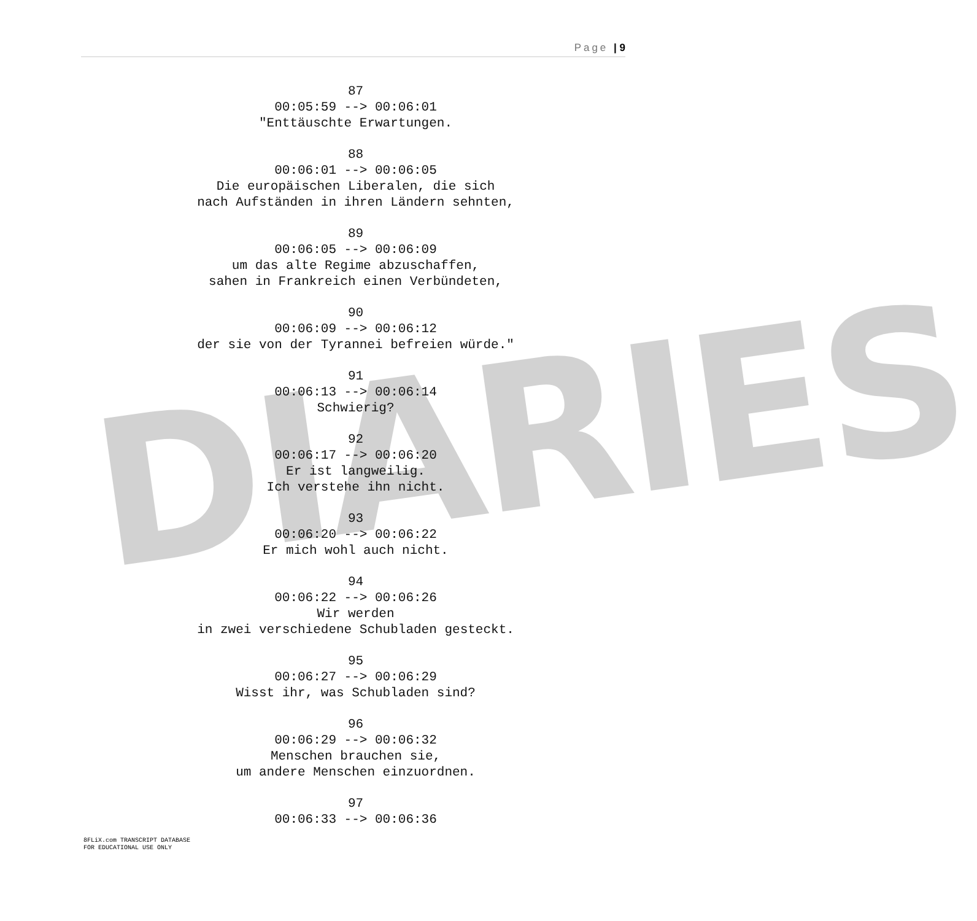Page | 9
DIARIES
87
00:05:59 --> 00:06:01
"Enttäuschte Erwartungen.
88
00:06:01 --> 00:06:05
Die europäischen Liberalen, die sich
nach Aufständen in ihren Ländern sehnten,
89
00:06:05 --> 00:06:09
um das alte Regime abzuschaffen,
sahen in Frankreich einen Verbündeten,
90
00:06:09 --> 00:06:12
der sie von der Tyrannei befreien würde."
91
00:06:13 --> 00:06:14
Schwierig?
92
00:06:17 --> 00:06:20
Er ist langweilig.
Ich verstehe ihn nicht.
93
00:06:20 --> 00:06:22
Er mich wohl auch nicht.
94
00:06:22 --> 00:06:26
Wir werden
in zwei verschiedene Schubladen gesteckt.
95
00:06:27 --> 00:06:29
Wisst ihr, was Schubladen sind?
96
00:06:29 --> 00:06:32
Menschen brauchen sie,
um andere Menschen einzuordnen.
97
00:06:33 --> 00:06:36
8FLiX.com TRANSCRIPT DATABASE
FOR EDUCATIONAL USE ONLY